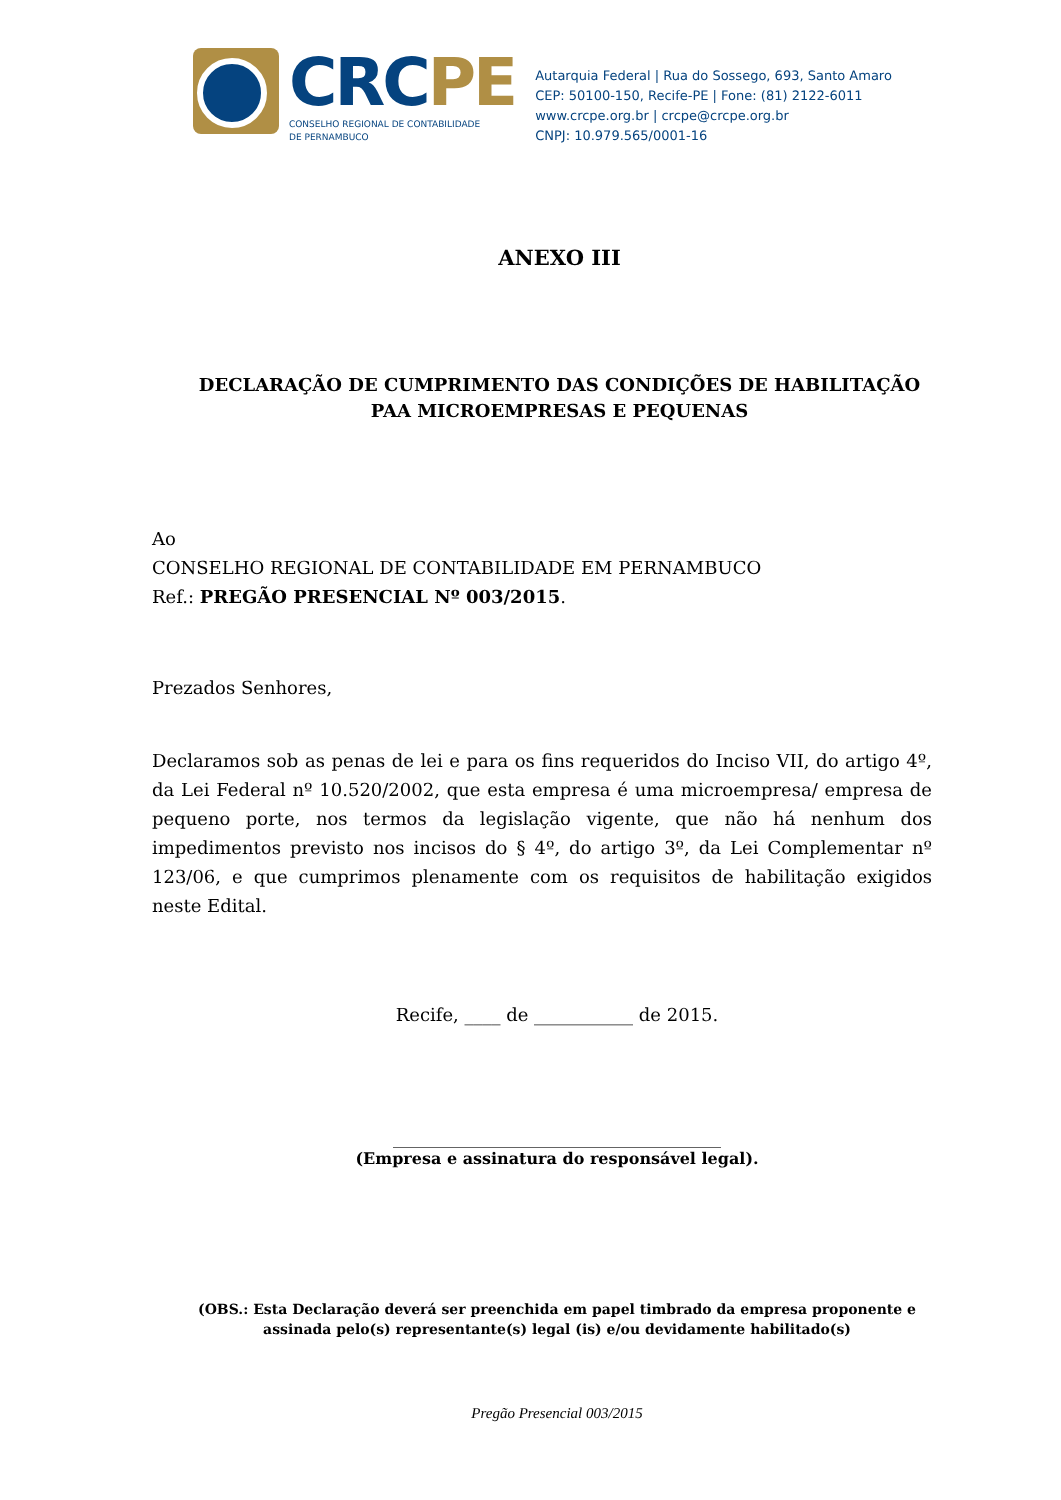CRCPE
CONSELHO REGIONAL DE CONTABILIDADE
DE PERNAMBUCO
Autarquia Federal | Rua do Sossego, 693, Santo Amaro
CEP: 50100-150, Recife-PE | Fone: (81) 2122-6011
www.crcpe.org.br | crcpe@crcpe.org.br
CNPJ: 10.979.565/0001-16
ANEXO III
DECLARAÇÃO DE CUMPRIMENTO DAS CONDIÇÕES DE HABILITAÇÃO PAA MICROEMPRESAS E PEQUENAS
Ao
CONSELHO REGIONAL DE CONTABILIDADE EM PERNAMBUCO
Ref.: PREGÃO PRESENCIAL Nº 003/2015.
Prezados Senhores,
Declaramos sob as penas de lei e para os fins requeridos do Inciso VII, do artigo 4º, da Lei Federal nº 10.520/2002, que esta empresa é uma microempresa/ empresa de pequeno porte, nos termos da legislação vigente, que não há nenhum dos impedimentos previsto nos incisos do § 4º, do artigo 3º, da Lei Complementar nº 123/06, e que cumprimos plenamente com os requisitos de habilitação exigidos neste Edital.
Recife, ____ de ___________ de 2015.
_________________________________________
(Empresa e assinatura do responsável legal).
(OBS.: Esta Declaração deverá ser preenchida em papel timbrado da empresa proponente e assinada pelo(s) representante(s) legal (is) e/ou devidamente habilitado(s)
Pregão Presencial 003/2015